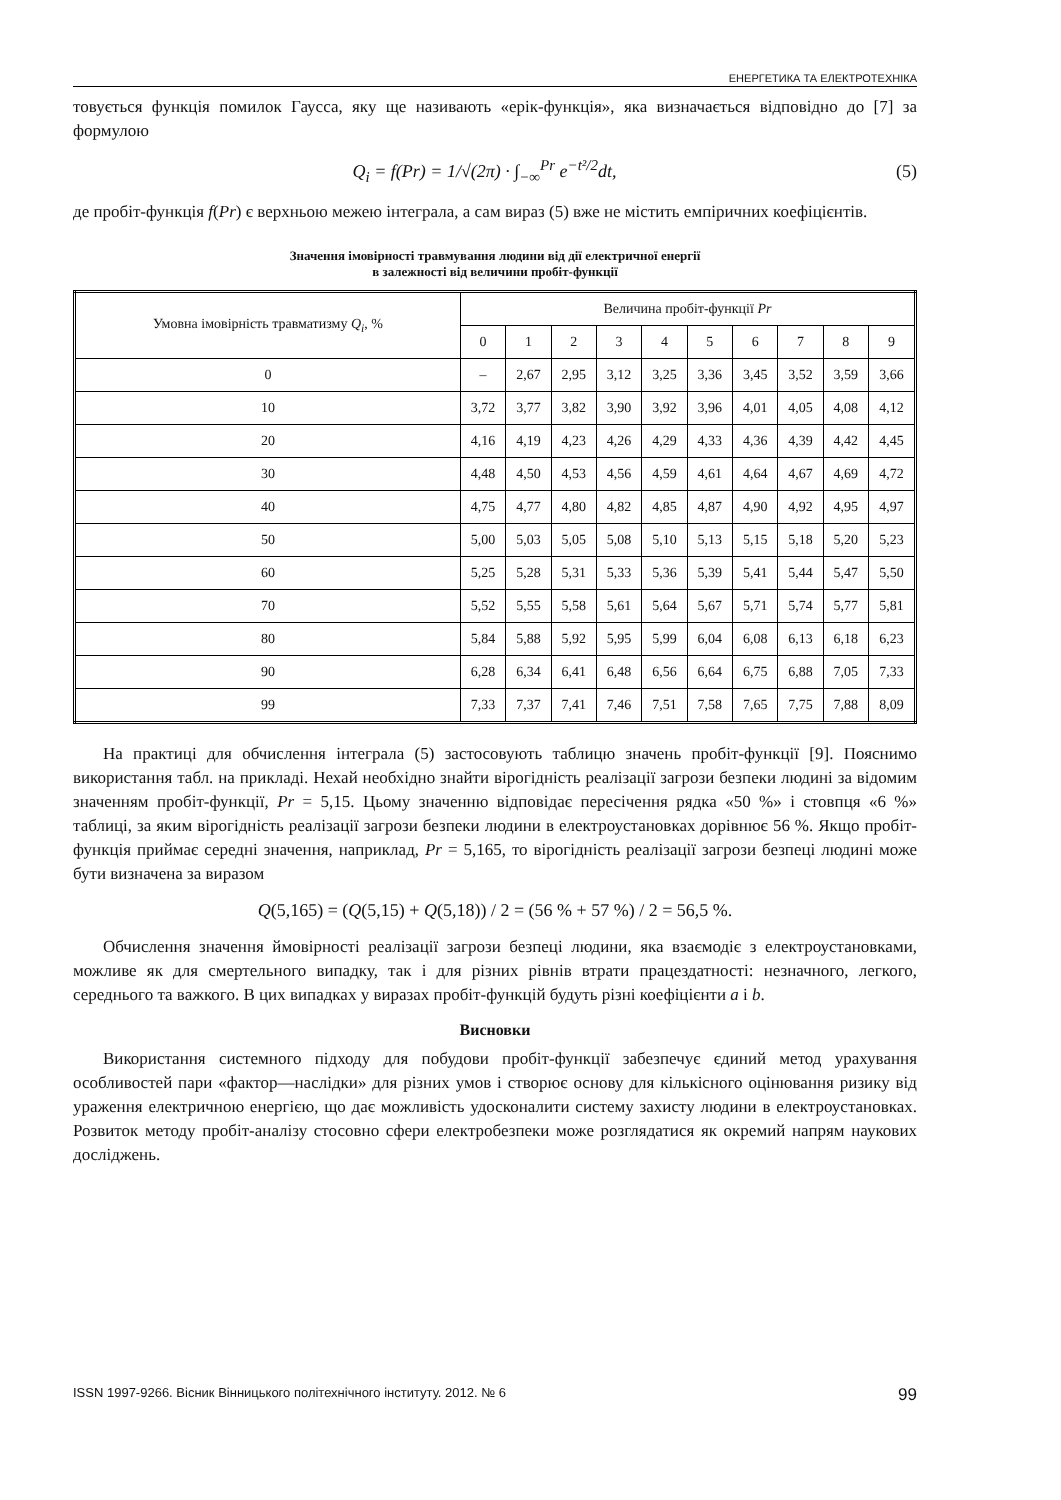ЕНЕРГЕТИКА ТА ЕЛЕКТРОТЕХНІКА
товується функція помилок Гаусса, яку ще називають «ерік-функція», яка визначається відповідно до [7] за формулою
Q<sub>i</sub> = f(Pr) = 1/√(2π) · ∫<sub>−∞</sub><sup>Pr</sup> e<sup>−t²/2</sup>dt, (5)
де пробіт-функція f(Pr) є верхньою межею інтеграла, а сам вираз (5) вже не містить емпіричних коефіцієнтів.
Значення імовірності травмування людини від дії електричної енергії
в залежності від величини пробіт-функції
| Умовна імовірність травматизму Q<sub>i</sub> , % | Величина пробіт-функції Pr | | | | | | | | | |
| --- | --- | --- | --- | --- | --- | --- | --- | --- | --- | --- |
| | 0 | 1 | 2 | 3 | 4 | 5 | 6 | 7 | 8 | 9 |
| 0 | – | 2,67 | 2,95 | 3,12 | 3,25 | 3,36 | 3,45 | 3,52 | 3,59 | 3,66 |
| 10 | 3,72 | 3,77 | 3,82 | 3,90 | 3,92 | 3,96 | 4,01 | 4,05 | 4,08 | 4,12 |
| 20 | 4,16 | 4,19 | 4,23 | 4,26 | 4,29 | 4,33 | 4,36 | 4,39 | 4,42 | 4,45 |
| 30 | 4,48 | 4,50 | 4,53 | 4,56 | 4,59 | 4,61 | 4,64 | 4,67 | 4,69 | 4,72 |
| 40 | 4,75 | 4,77 | 4,80 | 4,82 | 4,85 | 4,87 | 4,90 | 4,92 | 4,95 | 4,97 |
| 50 | 5,00 | 5,03 | 5,05 | 5,08 | 5,10 | 5,13 | 5,15 | 5,18 | 5,20 | 5,23 |
| 60 | 5,25 | 5,28 | 5,31 | 5,33 | 5,36 | 5,39 | 5,41 | 5,44 | 5,47 | 5,50 |
| 70 | 5,52 | 5,55 | 5,58 | 5,61 | 5,64 | 5,67 | 5,71 | 5,74 | 5,77 | 5,81 |
| 80 | 5,84 | 5,88 | 5,92 | 5,95 | 5,99 | 6,04 | 6,08 | 6,13 | 6,18 | 6,23 |
| 90 | 6,28 | 6,34 | 6,41 | 6,48 | 6,56 | 6,64 | 6,75 | 6,88 | 7,05 | 7,33 |
| 99 | 7,33 | 7,37 | 7,41 | 7,46 | 7,51 | 7,58 | 7,65 | 7,75 | 7,88 | 8,09 |
На практиці для обчислення інтеграла (5) застосовують таблицю значень пробіт-функції [9]. Пояснимо використання табл. на прикладі. Нехай необхідно знайти вірогідність реалізації загрози безпеки людині за відомим значенням пробіт-функції, Pr = 5,15. Цьому значенню відповідає пересічення рядка «50 %» і стовпця «6 %» таблиці, за яким вірогідність реалізації загрози безпеки людини в електроустановках дорівнює 56 %. Якщо пробіт-функція приймає середні значення, наприклад, Pr = 5,165, то вірогідність реалізації загрози безпеці людині може бути визначена за виразом
Q(5,165) = (Q(5,15) + Q(5,18)) / 2 = (56 % + 57 %) / 2 = 56,5 %.
Обчислення значення ймовірності реалізації загрози безпеці людини, яка взаємодіє з електроустановками, можливе як для смертельного випадку, так і для різних рівнів втрати працездатності: незначного, легкого, середнього та важкого. В цих випадках у виразах пробіт-функцій будуть різні коефіцієнти a і b.
Висновки
Використання системного підходу для побудови пробіт-функції забезпечує єдиний метод урахування особливостей пари «фактор—наслідки» для різних умов і створює основу для кількісного оцінювання ризику від ураження електричною енергією, що дає можливість удосконалити систему захисту людини в електроустановках. Розвиток методу пробіт-аналізу стосовно сфери електробезпеки може розглядатися як окремий напрям наукових досліджень.
ISSN 1997-9266. Вісник Вінницького політехнічного інституту. 2012. № 6 99